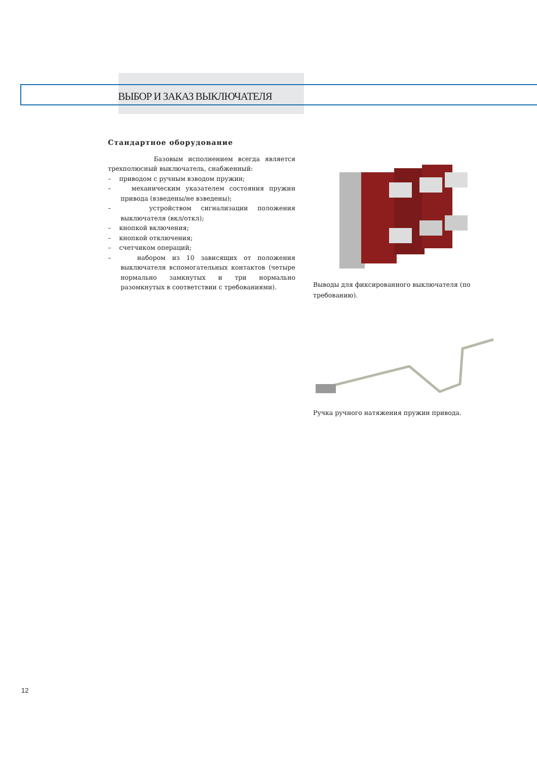ВЫБОР И ЗАКАЗ ВЫКЛЮЧАТЕЛЯ
Стандартное оборудование
Базовым исполнением всегда является трехполюсный выключатель, снабженный:
– приводом с ручным взводом пружин;
– механическим указателем состояния пружин привода (взведены/не взведены);
– устройством сигнализации положения выключателя (вкл/откл);
– кнопкой включения;
– кнопкой отключения;
– счетчиком операций;
– набором из 10 зависящих от положения выключателя вспомогательных контактов (четыре нормально замкнутых и три нормально разомкнутых в соответствии с требованиями).
Выводы для фиксированного выключателя (по требованию).
Ручка ручного натяжения пружин привода.
12